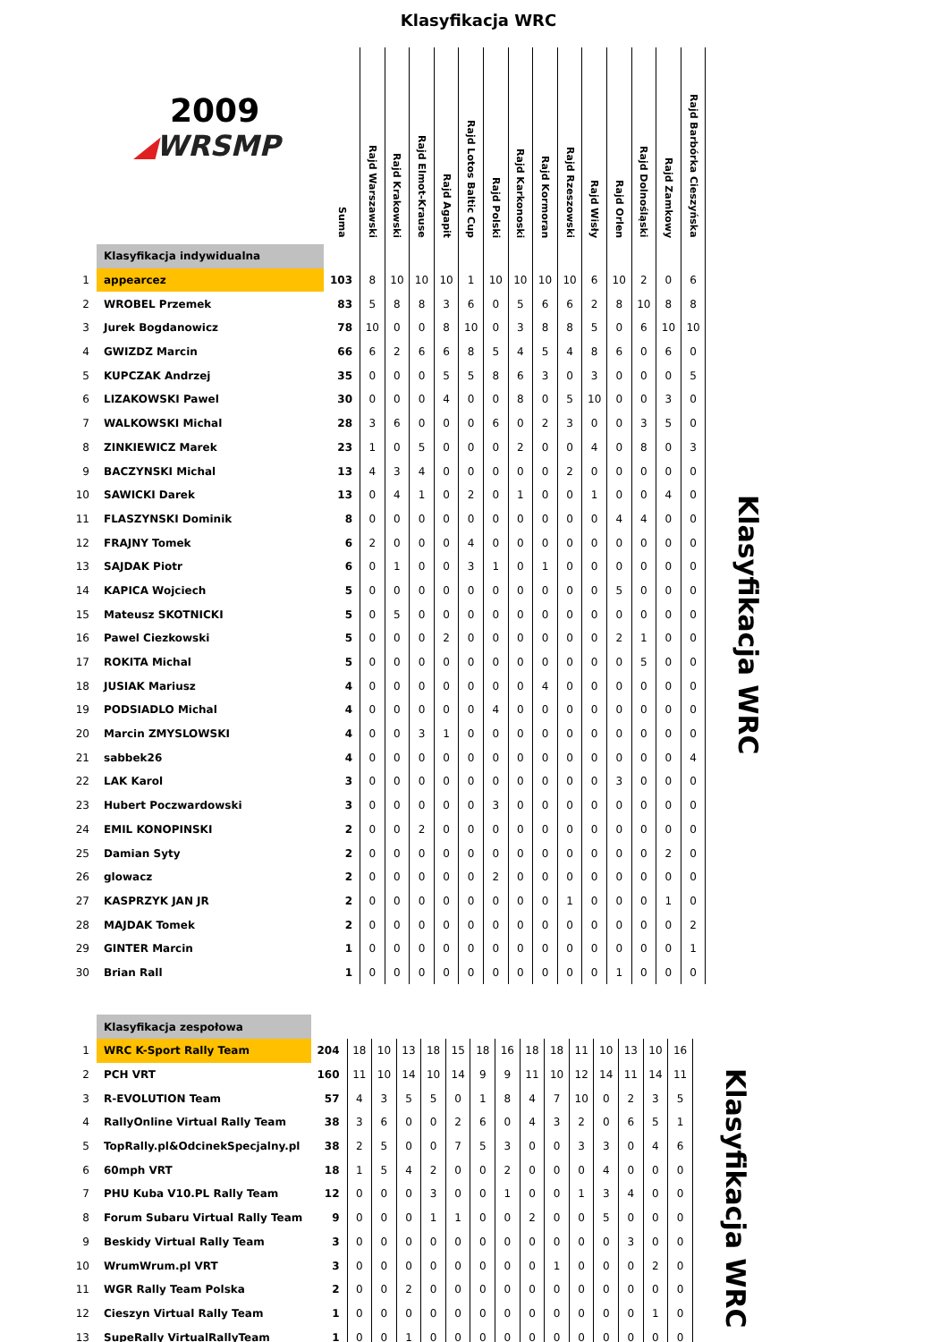Klasyfikacja WRC
| 2009 ◢ WRSMP | | Suma | Rajd Warszawski | Rajd Krakowski | Rajd Elmot-Krause | Rajd Agapit | Rajd Lotos Baltic Cup | Rajd Polski | Rajd Karkonoski | Rajd Kormoran | Rajd Rzeszowski | Rajd Wisły | Rajd Orlen | Rajd Dolnośląski | Rajd Zamkowy | Rajd Barbórka Cieszyńska |
| | Klasyfikacja indywidualna | | | | | | | | | | | | | | | |
| 1 | appearcez | 103 | 8 | 10 | 10 | 10 | 1 | 10 | 10 | 10 | 10 | 6 | 10 | 2 | 0 | 6 |
| 2 | WROBEL Przemek | 83 | 5 | 8 | 8 | 3 | 6 | 0 | 5 | 6 | 6 | 2 | 8 | 10 | 8 | 8 |
| 3 | Jurek Bogdanowicz | 78 | 10 | 0 | 0 | 8 | 10 | 0 | 3 | 8 | 8 | 5 | 0 | 6 | 10 | 10 |
| 4 | GWIZDZ Marcin | 66 | 6 | 2 | 6 | 6 | 8 | 5 | 4 | 5 | 4 | 8 | 6 | 0 | 6 | 0 |
| 5 | KUPCZAK Andrzej | 35 | 0 | 0 | 0 | 5 | 5 | 8 | 6 | 3 | 0 | 3 | 0 | 0 | 0 | 5 |
| 6 | LIZAKOWSKI Pawel | 30 | 0 | 0 | 0 | 4 | 0 | 0 | 8 | 0 | 5 | 10 | 0 | 0 | 3 | 0 |
| 7 | WALKOWSKI Michal | 28 | 3 | 6 | 0 | 0 | 0 | 6 | 0 | 2 | 3 | 0 | 0 | 3 | 5 | 0 |
| 8 | ZINKIEWICZ Marek | 23 | 1 | 0 | 5 | 0 | 0 | 0 | 2 | 0 | 0 | 4 | 0 | 8 | 0 | 3 |
| 9 | BACZYNSKI Michal | 13 | 4 | 3 | 4 | 0 | 0 | 0 | 0 | 0 | 2 | 0 | 0 | 0 | 0 | 0 |
| 10 | SAWICKI Darek | 13 | 0 | 4 | 1 | 0 | 2 | 0 | 1 | 0 | 0 | 1 | 0 | 0 | 4 | 0 |
| 11 | FLASZYNSKI Dominik | 8 | 0 | 0 | 0 | 0 | 0 | 0 | 0 | 0 | 0 | 0 | 4 | 4 | 0 | 0 |
| 12 | FRAJNY Tomek | 6 | 2 | 0 | 0 | 0 | 4 | 0 | 0 | 0 | 0 | 0 | 0 | 0 | 0 | 0 |
| 13 | SAJDAK Piotr | 6 | 0 | 1 | 0 | 0 | 3 | 1 | 0 | 1 | 0 | 0 | 0 | 0 | 0 | 0 |
| 14 | KAPICA Wojciech | 5 | 0 | 0 | 0 | 0 | 0 | 0 | 0 | 0 | 0 | 0 | 5 | 0 | 0 | 0 |
| 15 | Mateusz SKOTNICKI | 5 | 0 | 5 | 0 | 0 | 0 | 0 | 0 | 0 | 0 | 0 | 0 | 0 | 0 | 0 |
| 16 | Pawel Ciezkowski | 5 | 0 | 0 | 0 | 2 | 0 | 0 | 0 | 0 | 0 | 0 | 2 | 1 | 0 | 0 |
| 17 | ROKITA Michal | 5 | 0 | 0 | 0 | 0 | 0 | 0 | 0 | 0 | 0 | 0 | 0 | 5 | 0 | 0 |
| 18 | JUSIAK Mariusz | 4 | 0 | 0 | 0 | 0 | 0 | 0 | 0 | 4 | 0 | 0 | 0 | 0 | 0 | 0 |
| 19 | PODSIADLO Michal | 4 | 0 | 0 | 0 | 0 | 0 | 4 | 0 | 0 | 0 | 0 | 0 | 0 | 0 | 0 |
| 20 | Marcin ZMYSLOWSKI | 4 | 0 | 0 | 3 | 1 | 0 | 0 | 0 | 0 | 0 | 0 | 0 | 0 | 0 | 0 |
| 21 | sabbek26 | 4 | 0 | 0 | 0 | 0 | 0 | 0 | 0 | 0 | 0 | 0 | 0 | 0 | 0 | 4 |
| 22 | LAK Karol | 3 | 0 | 0 | 0 | 0 | 0 | 0 | 0 | 0 | 0 | 0 | 3 | 0 | 0 | 0 |
| 23 | Hubert Poczwardowski | 3 | 0 | 0 | 0 | 0 | 0 | 3 | 0 | 0 | 0 | 0 | 0 | 0 | 0 | 0 |
| 24 | EMIL KONOPINSKI | 2 | 0 | 0 | 2 | 0 | 0 | 0 | 0 | 0 | 0 | 0 | 0 | 0 | 0 | 0 |
| 25 | Damian Syty | 2 | 0 | 0 | 0 | 0 | 0 | 0 | 0 | 0 | 0 | 0 | 0 | 0 | 2 | 0 |
| 26 | glowacz | 2 | 0 | 0 | 0 | 0 | 0 | 2 | 0 | 0 | 0 | 0 | 0 | 0 | 0 | 0 |
| 27 | KASPRZYK JAN JR | 2 | 0 | 0 | 0 | 0 | 0 | 0 | 0 | 0 | 1 | 0 | 0 | 0 | 1 | 0 |
| 28 | MAJDAK Tomek | 2 | 0 | 0 | 0 | 0 | 0 | 0 | 0 | 0 | 0 | 0 | 0 | 0 | 0 | 2 |
| 29 | GINTER Marcin | 1 | 0 | 0 | 0 | 0 | 0 | 0 | 0 | 0 | 0 | 0 | 0 | 0 | 0 | 1 |
| 30 | Brian Rall | 1 | 0 | 0 | 0 | 0 | 0 | 0 | 0 | 0 | 0 | 0 | 1 | 0 | 0 | 0 |
Klasyfikacja WRC
| | Klasyfikacja zespołowa | | | | | | | | | | | | | | | |
| 1 | WRC K-Sport Rally Team | 204 | 18 | 10 | 13 | 18 | 15 | 18 | 16 | 18 | 18 | 11 | 10 | 13 | 10 | 16 |
| 2 | PCH VRT | 160 | 11 | 10 | 14 | 10 | 14 | 9 | 9 | 11 | 10 | 12 | 14 | 11 | 14 | 11 |
| 3 | R-EVOLUTION Team | 57 | 4 | 3 | 5 | 5 | 0 | 1 | 8 | 4 | 7 | 10 | 0 | 2 | 3 | 5 |
| 4 | RallyOnline Virtual Rally Team | 38 | 3 | 6 | 0 | 0 | 2 | 6 | 0 | 4 | 3 | 2 | 0 | 6 | 5 | 1 |
| 5 | TopRally.pl&OdcinekSpecjalny.pl | 38 | 2 | 5 | 0 | 0 | 7 | 5 | 3 | 0 | 0 | 3 | 3 | 0 | 4 | 6 |
| 6 | 60mph VRT | 18 | 1 | 5 | 4 | 2 | 0 | 0 | 2 | 0 | 0 | 0 | 4 | 0 | 0 | 0 |
| 7 | PHU Kuba V10.PL Rally Team | 12 | 0 | 0 | 0 | 3 | 0 | 0 | 1 | 0 | 0 | 1 | 3 | 4 | 0 | 0 |
| 8 | Forum Subaru Virtual Rally Team | 9 | 0 | 0 | 0 | 1 | 1 | 0 | 0 | 2 | 0 | 0 | 5 | 0 | 0 | 0 |
| 9 | Beskidy Virtual Rally Team | 3 | 0 | 0 | 0 | 0 | 0 | 0 | 0 | 0 | 0 | 0 | 0 | 3 | 0 | 0 |
| 10 | WrumWrum.pl VRT | 3 | 0 | 0 | 0 | 0 | 0 | 0 | 0 | 0 | 1 | 0 | 0 | 0 | 2 | 0 |
| 11 | WGR Rally Team Polska | 2 | 0 | 0 | 2 | 0 | 0 | 0 | 0 | 0 | 0 | 0 | 0 | 0 | 0 | 0 |
| 12 | Cieszyn Virtual Rally Team | 1 | 0 | 0 | 0 | 0 | 0 | 0 | 0 | 0 | 0 | 0 | 0 | 0 | 1 | 0 |
| 13 | SupeRally VirtualRallyTeam | 1 | 0 | 0 | 1 | 0 | 0 | 0 | 0 | 0 | 0 | 0 | 0 | 0 | 0 | 0 |
Klasyfikacja WRC